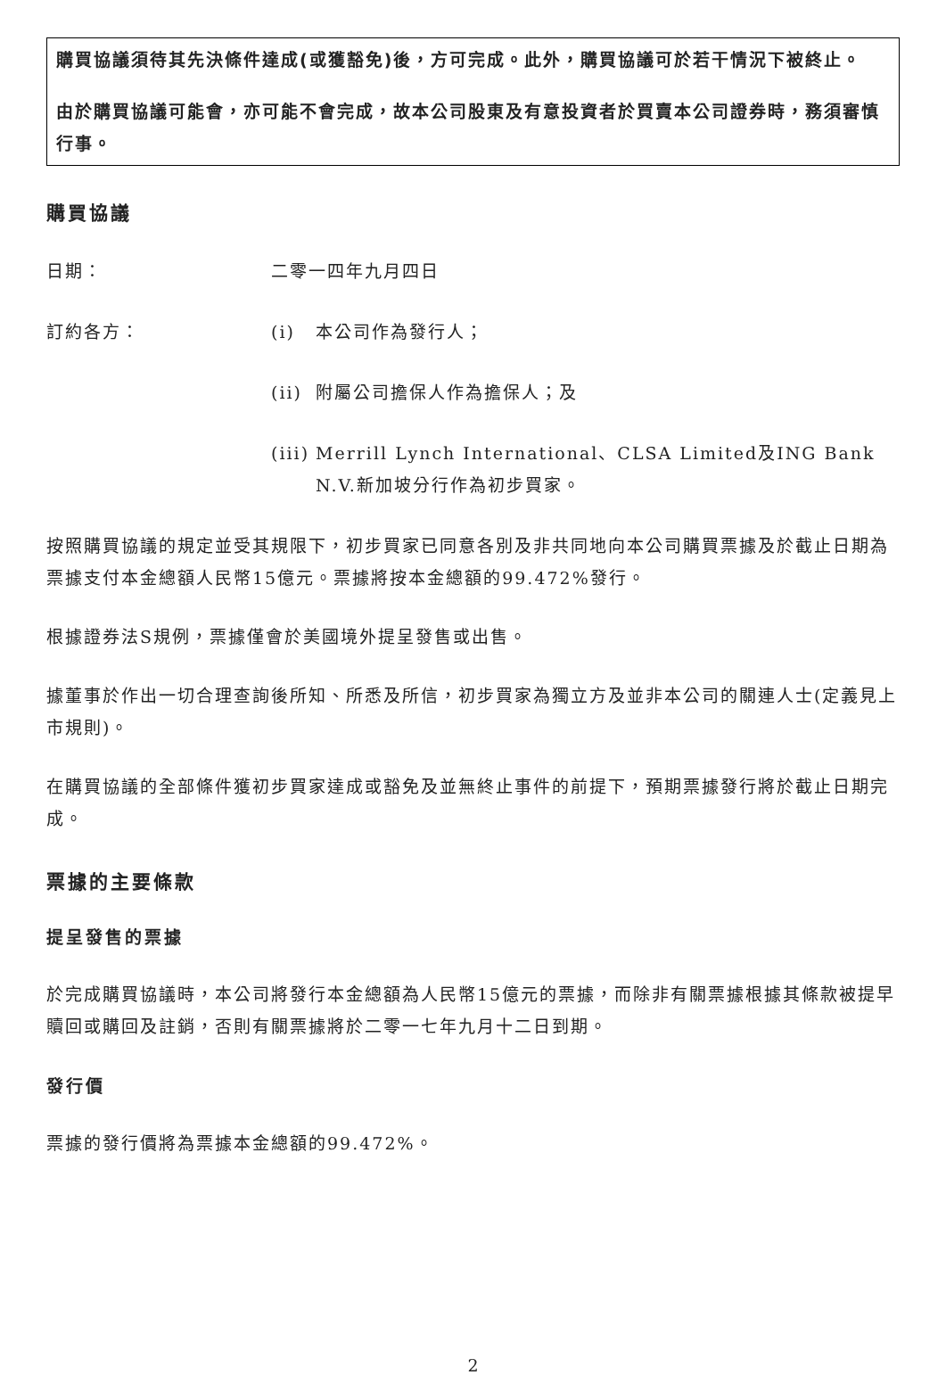購買協議須待其先決條件達成(或獲豁免)後，方可完成。此外，購買協議可於若干情況下被終止。
由於購買協議可能會，亦可能不會完成，故本公司股東及有意投資者於買賣本公司證券時，務須審慎行事。
購買協議
日期： 二零一四年九月四日
訂約各方： (i) 本公司作為發行人；
(ii)
附屬公司擔保人作為擔保人；及
(iii)
Merrill Lynch International、CLSA Limited及ING Bank N.V.新加坡分行作為初步買家。
按照購買協議的規定並受其規限下，初步買家已同意各別及非共同地向本公司購買票據及於截止日期為票據支付本金總額人民幣15億元。票據將按本金總額的99.472%發行。
根據證券法S規例，票據僅會於美國境外提呈發售或出售。
據董事於作出一切合理查詢後所知、所悉及所信，初步買家為獨立方及並非本公司的關連人士(定義見上市規則)。
在購買協議的全部條件獲初步買家達成或豁免及並無終止事件的前提下，預期票據發行將於截止日期完成。
票據的主要條款
提呈發售的票據
於完成購買協議時，本公司將發行本金總額為人民幣15億元的票據，而除非有關票據根據其條款被提早贖回或購回及註銷，否則有關票據將於二零一七年九月十二日到期。
發行價
票據的發行價將為票據本金總額的99.472%。
2